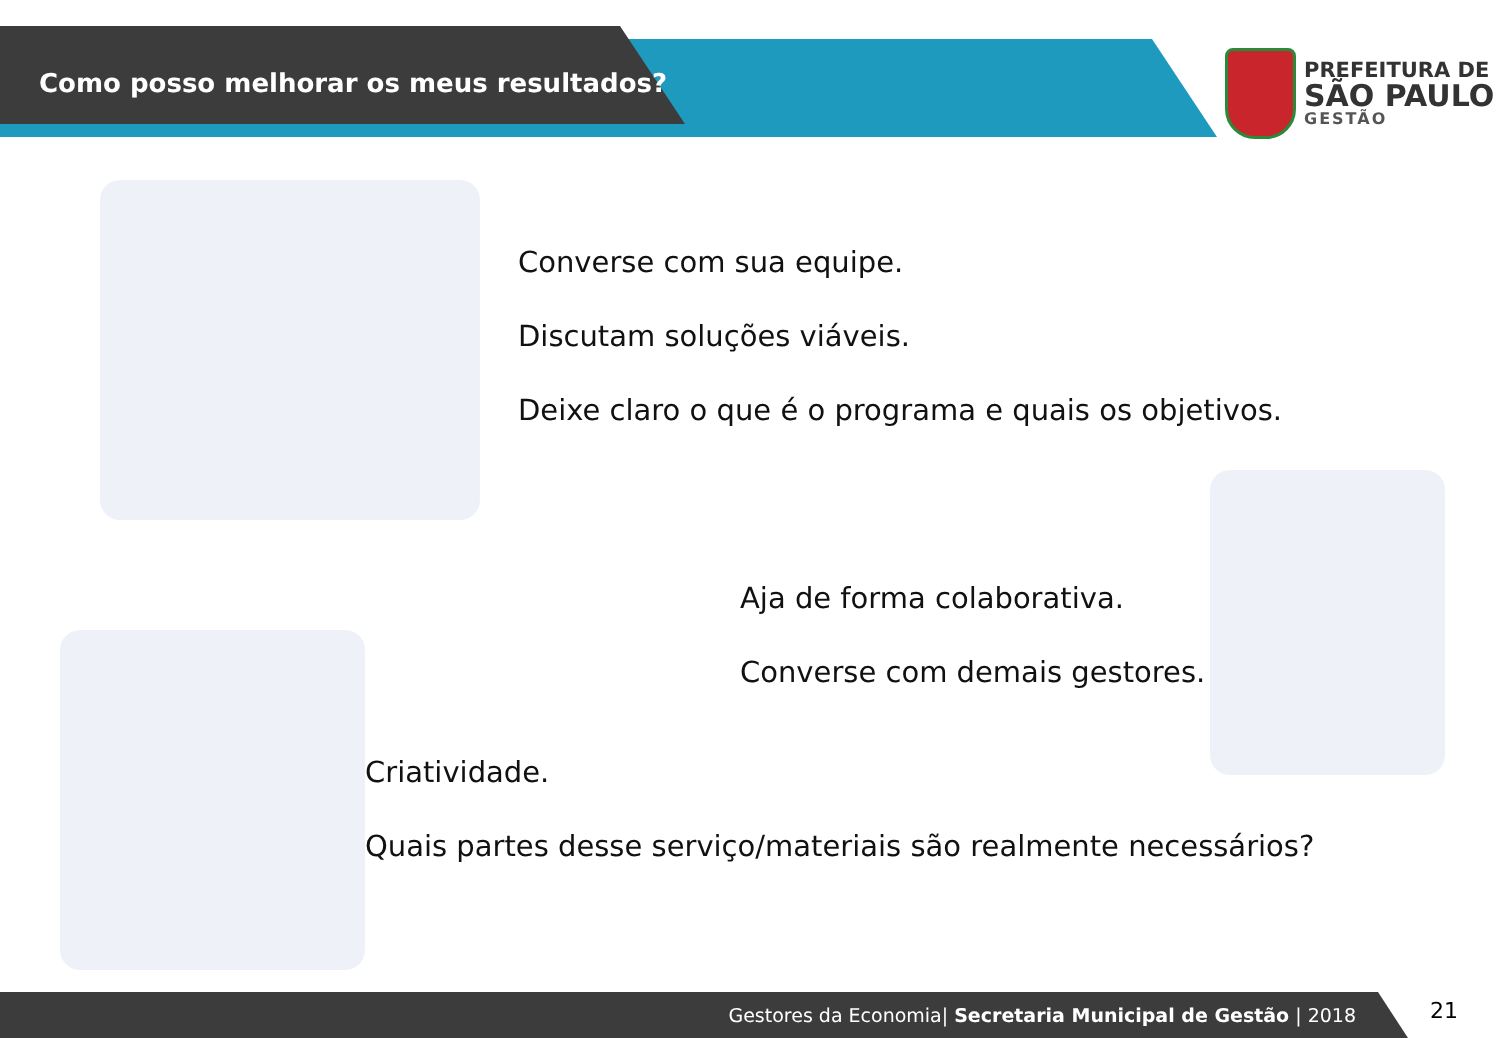Como posso melhorar os meus resultados?
PREFEITURA DE
SÃO PAULO
GESTÃO
Converse com sua equipe.
Discutam soluções viáveis.
Deixe claro o que é o programa e quais os objetivos.
Aja de forma colaborativa.
Converse com demais gestores.
Criatividade.
Quais partes desse serviço/materiais são realmente necessários?
Gestores da Economia| Secretaria Municipal de Gestão | 2018 21